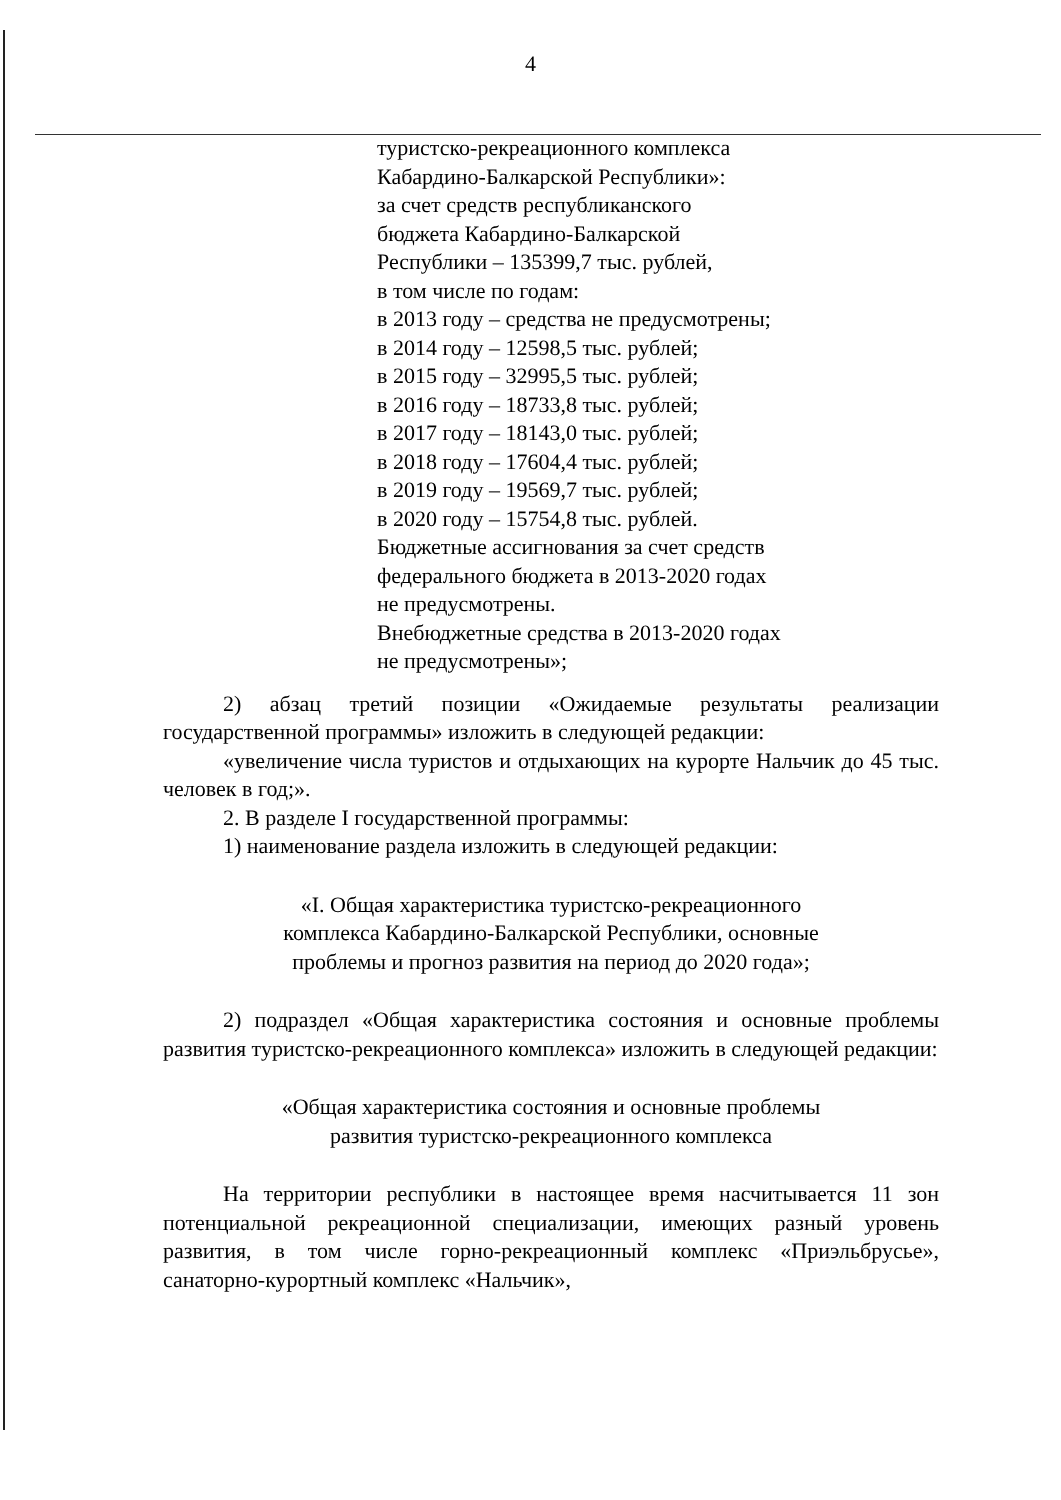4
туристско-рекреационного комплекса
Кабардино-Балкарской Республики»:
за счет средств республиканского
бюджета Кабардино-Балкарской
Республики – 135399,7 тыс. рублей,
в том числе по годам:
в 2013 году – средства не предусмотрены;
в 2014 году – 12598,5 тыс. рублей;
в 2015 году – 32995,5 тыс. рублей;
в 2016 году – 18733,8 тыс. рублей;
в 2017 году – 18143,0 тыс. рублей;
в 2018 году – 17604,4 тыс. рублей;
в 2019 году – 19569,7 тыс. рублей;
в 2020 году – 15754,8 тыс. рублей.
Бюджетные ассигнования за счет средств
федерального бюджета в 2013-2020 годах
не предусмотрены.
Внебюджетные средства в 2013-2020 годах
не предусмотрены»;
2) абзац третий позиции «Ожидаемые результаты реализации государственной программы» изложить в следующей редакции:
«увеличение числа туристов и отдыхающих на курорте Нальчик до 45 тыс. человек в год;».
2. В разделе I государственной программы:
1) наименование раздела изложить в следующей редакции:
«I. Общая характеристика туристско-рекреационного
комплекса Кабардино-Балкарской Республики, основные
проблемы и прогноз развития на период до 2020 года»;
2) подраздел «Общая характеристика состояния и основные проблемы развития туристско-рекреационного комплекса» изложить в следующей редакции:
«Общая характеристика состояния и основные проблемы
развития туристско-рекреационного комплекса
На территории республики в настоящее время насчитывается 11 зон потенциальной рекреационной специализации, имеющих разный уровень развития, в том числе горно-рекреационный комплекс «Приэльбрусье», санаторно-курортный комплекс «Нальчик»,